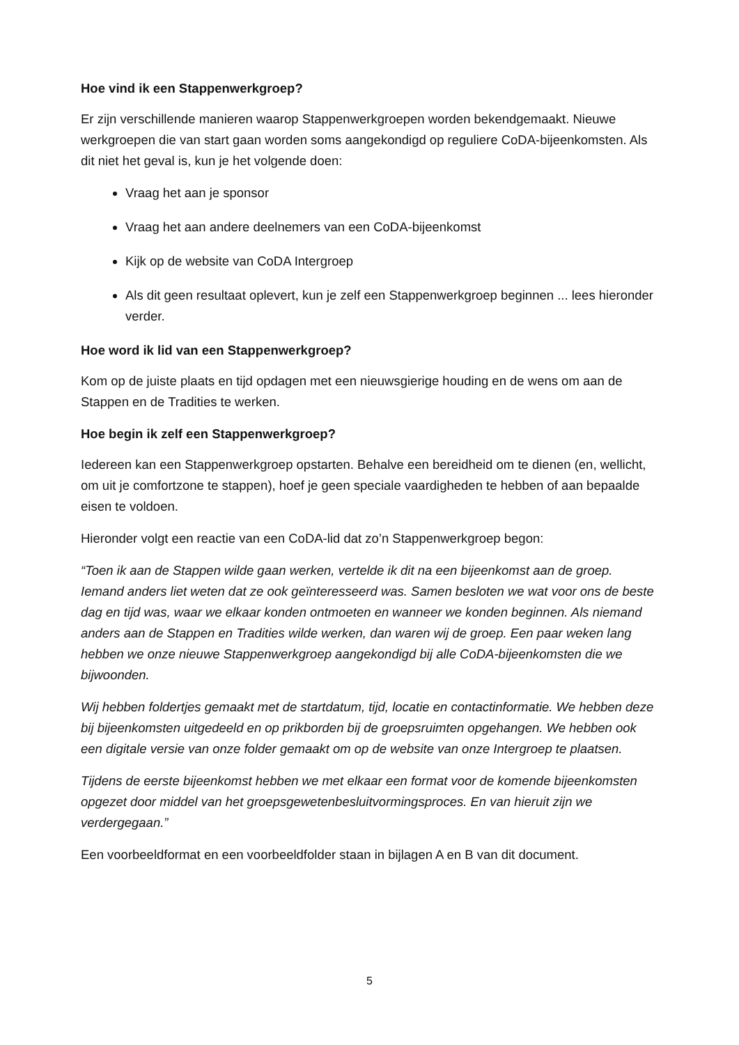Hoe vind ik een Stappenwerkgroep?
Er zijn verschillende manieren waarop Stappenwerkgroepen worden bekendgemaakt. Nieuwe werkgroepen die van start gaan worden soms aangekondigd op reguliere CoDA-bijeenkomsten. Als dit niet het geval is, kun je het volgende doen:
Vraag het aan je sponsor
Vraag het aan andere deelnemers van een CoDA-bijeenkomst
Kijk op de website van CoDA Intergroep
Als dit geen resultaat oplevert, kun je zelf een Stappenwerkgroep beginnen ... lees hieronder verder.
Hoe word ik lid van een Stappenwerkgroep?
Kom op de juiste plaats en tijd opdagen met een nieuwsgierige houding en de wens om aan de Stappen en de Tradities te werken.
Hoe begin ik zelf een Stappenwerkgroep?
Iedereen kan een Stappenwerkgroep opstarten. Behalve een bereidheid om te dienen (en, wellicht, om uit je comfortzone te stappen), hoef je geen speciale vaardigheden te hebben of aan bepaalde eisen te voldoen.
Hieronder volgt een reactie van een CoDA-lid dat zo’n Stappenwerkgroep begon:
“Toen ik aan de Stappen wilde gaan werken, vertelde ik dit na een bijeenkomst aan de groep. Iemand anders liet weten dat ze ook geïnteresseerd was. Samen besloten we wat voor ons de beste dag en tijd was, waar we elkaar konden ontmoeten en wanneer we konden beginnen. Als niemand anders aan de Stappen en Tradities wilde werken, dan waren wij de groep. Een paar weken lang hebben we onze nieuwe Stappenwerkgroep aangekondigd bij alle CoDA-bijeenkomsten die we bijwoonden.
Wij hebben foldertjes gemaakt met de startdatum, tijd, locatie en contactinformatie. We hebben deze bij bijeenkomsten uitgedeeld en op prikborden bij de groepsruimten opgehangen. We hebben ook een digitale versie van onze folder gemaakt om op de website van onze Intergroep te plaatsen.
Tijdens de eerste bijeenkomst hebben we met elkaar een format voor de komende bijeenkomsten opgezet door middel van het groepsgewetenbesluitvormingsproces. En van hieruit zijn we verdergegaan.”
Een voorbeeldformat en een voorbeeldfolder staan in bijlagen A en B van dit document.
5